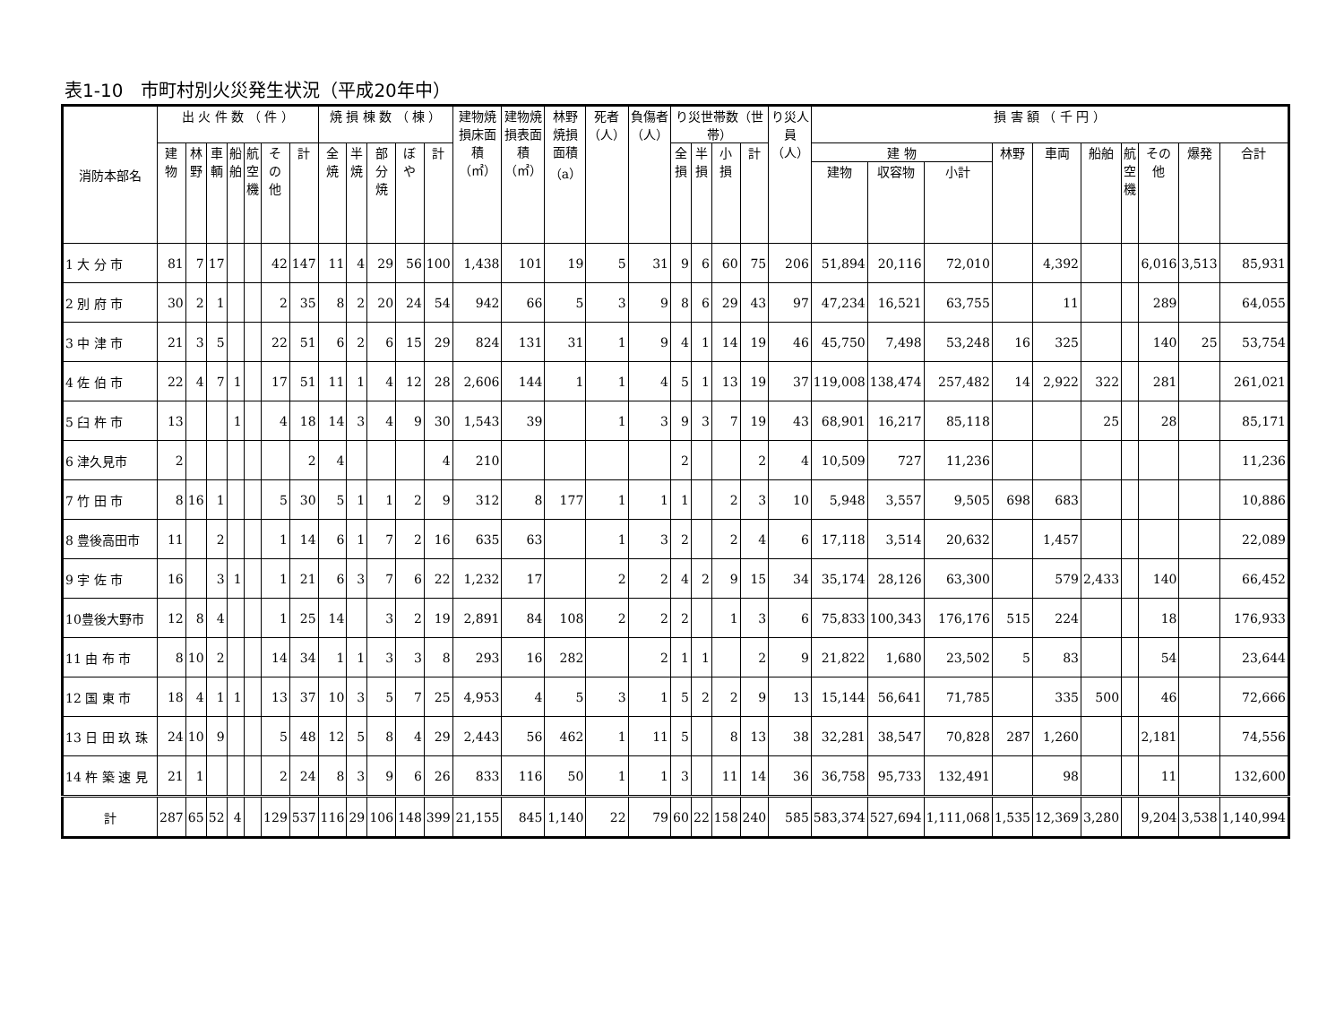表1-10　市町村別火災発生状況（平成20年中）
| 消防本部名 | 出 火 件 数 （ 件 ） | | | | | | | 焼 損 棟 数 （ 棟 ） | | | | | 建物焼損床面積（㎡） | 建物焼損表面積（㎡） | 林野焼損面積（a） | 死者（人） | 負傷者（人） | り災世帯数（世帯） | | | | り災人員（人） | 損 害 額 （ 千 円 ） | | | | | | | | | |
| --- | --- | --- | --- | --- | --- | --- | --- | --- | --- | --- | --- | --- | --- | --- | --- | --- | --- | --- | --- | --- | --- | --- | --- | --- | --- | --- | --- | --- | --- | --- | --- | --- |
| | 建物 | 林野 | 車輌 | 船舶 | 航空機 | その他 | 計 | 全焼 | 半焼 | 部分焼 | ぼや | 計 | | | | | | 全損 | 半損 | 小損 | 計 | | 建 物 | | | 林野 | 車両 | 船舶 | 航空機 | その他 | 爆発 | 合計 |
| | | | | | | | | | | | | | | | | | | | | | | | 建物 | 収容物 | 小計 | | | | | | | |
| 1 大 分 市 | 81 | 7 | 17 | | | 42 | 147 | 11 | 4 | 29 | 56 | 100 | 1,438 | 101 | 19 | 5 | 31 | 9 | 6 | 60 | 75 | 206 | 51,894 | 20,116 | 72,010 | | 4,392 | | | 6,016 | 3,513 | 85,931 |
| 2 別 府 市 | 30 | 2 | 1 | | | 2 | 35 | 8 | 2 | 20 | 24 | 54 | 942 | 66 | 5 | 3 | 9 | 8 | 6 | 29 | 43 | 97 | 47,234 | 16,521 | 63,755 | | 11 | | | 289 | | 64,055 |
| 3 中 津 市 | 21 | 3 | 5 | | | 22 | 51 | 6 | 2 | 6 | 15 | 29 | 824 | 131 | 31 | 1 | 9 | 4 | 1 | 14 | 19 | 46 | 45,750 | 7,498 | 53,248 | 16 | 325 | | | 140 | 25 | 53,754 |
| 4 佐 伯 市 | 22 | 4 | 7 | 1 | | 17 | 51 | 11 | 1 | 4 | 12 | 28 | 2,606 | 144 | 1 | 1 | 4 | 5 | 1 | 13 | 19 | 37 | 119,008 | 138,474 | 257,482 | 14 | 2,922 | 322 | | 281 | | 261,021 |
| 5 臼 杵 市 | 13 | | | 1 | | 4 | 18 | 14 | 3 | 4 | 9 | 30 | 1,543 | 39 | | 1 | 3 | 9 | 3 | 7 | 19 | 43 | 68,901 | 16,217 | 85,118 | | | 25 | | 28 | | 85,171 |
| 6 津久見市 | 2 | | | | | | 2 | 4 | | | | 4 | 210 | | | | | 2 | | | 2 | 4 | 10,509 | 727 | 11,236 | | | | | | | 11,236 |
| 7 竹 田 市 | 8 | 16 | 1 | | | 5 | 30 | 5 | 1 | 1 | 2 | 9 | 312 | 8 | 177 | 1 | 1 | 1 | | 2 | 3 | 10 | 5,948 | 3,557 | 9,505 | 698 | 683 | | | | | 10,886 |
| 8 豊後高田市 | 11 | | 2 | | | 1 | 14 | 6 | 1 | 7 | 2 | 16 | 635 | 63 | | 1 | 3 | 2 | | 2 | 4 | 6 | 17,118 | 3,514 | 20,632 | | 1,457 | | | | | 22,089 |
| 9 宇 佐 市 | 16 | | 3 | 1 | | 1 | 21 | 6 | 3 | 7 | 6 | 22 | 1,232 | 17 | | 2 | 2 | 4 | 2 | 9 | 15 | 34 | 35,174 | 28,126 | 63,300 | | 579 | 2,433 | | 140 | | 66,452 |
| 10豊後大野市 | 12 | 8 | 4 | | | 1 | 25 | 14 | | 3 | 2 | 19 | 2,891 | 84 | 108 | 2 | 2 | 2 | | 1 | 3 | 6 | 75,833 | 100,343 | 176,176 | 515 | 224 | | | 18 | | 176,933 |
| 11 由 布 市 | 8 | 10 | 2 | | | 14 | 34 | 1 | 1 | 3 | 3 | 8 | 293 | 16 | 282 | | 2 | 1 | 1 | | 2 | 9 | 21,822 | 1,680 | 23,502 | 5 | 83 | | | 54 | | 23,644 |
| 12 国 東 市 | 18 | 4 | 1 | 1 | | 13 | 37 | 10 | 3 | 5 | 7 | 25 | 4,953 | 4 | 5 | 3 | 1 | 5 | 2 | 2 | 9 | 13 | 15,144 | 56,641 | 71,785 | | 335 | 500 | | 46 | | 72,666 |
| 13 日 田 玖 珠 | 24 | 10 | 9 | | | 5 | 48 | 12 | 5 | 8 | 4 | 29 | 2,443 | 56 | 462 | 1 | 11 | 5 | | 8 | 13 | 38 | 32,281 | 38,547 | 70,828 | 287 | 1,260 | | | 2,181 | | 74,556 |
| 14 杵 築 速 見 | 21 | 1 | | | | 2 | 24 | 8 | 3 | 9 | 6 | 26 | 833 | 116 | 50 | 1 | 1 | 3 | | 11 | 14 | 36 | 36,758 | 95,733 | 132,491 | | 98 | | | 11 | | 132,600 |
| 計 | 287 | 65 | 52 | 4 | | 129 | 537 | 116 | 29 | 106 | 148 | 399 | 21,155 | 845 | 1,140 | 22 | 79 | 60 | 22 | 158 | 240 | 585 | 583,374 | 527,694 | 1,111,068 | 1,535 | 12,369 | 3,280 | | 9,204 | 3,538 | 1,140,994 |